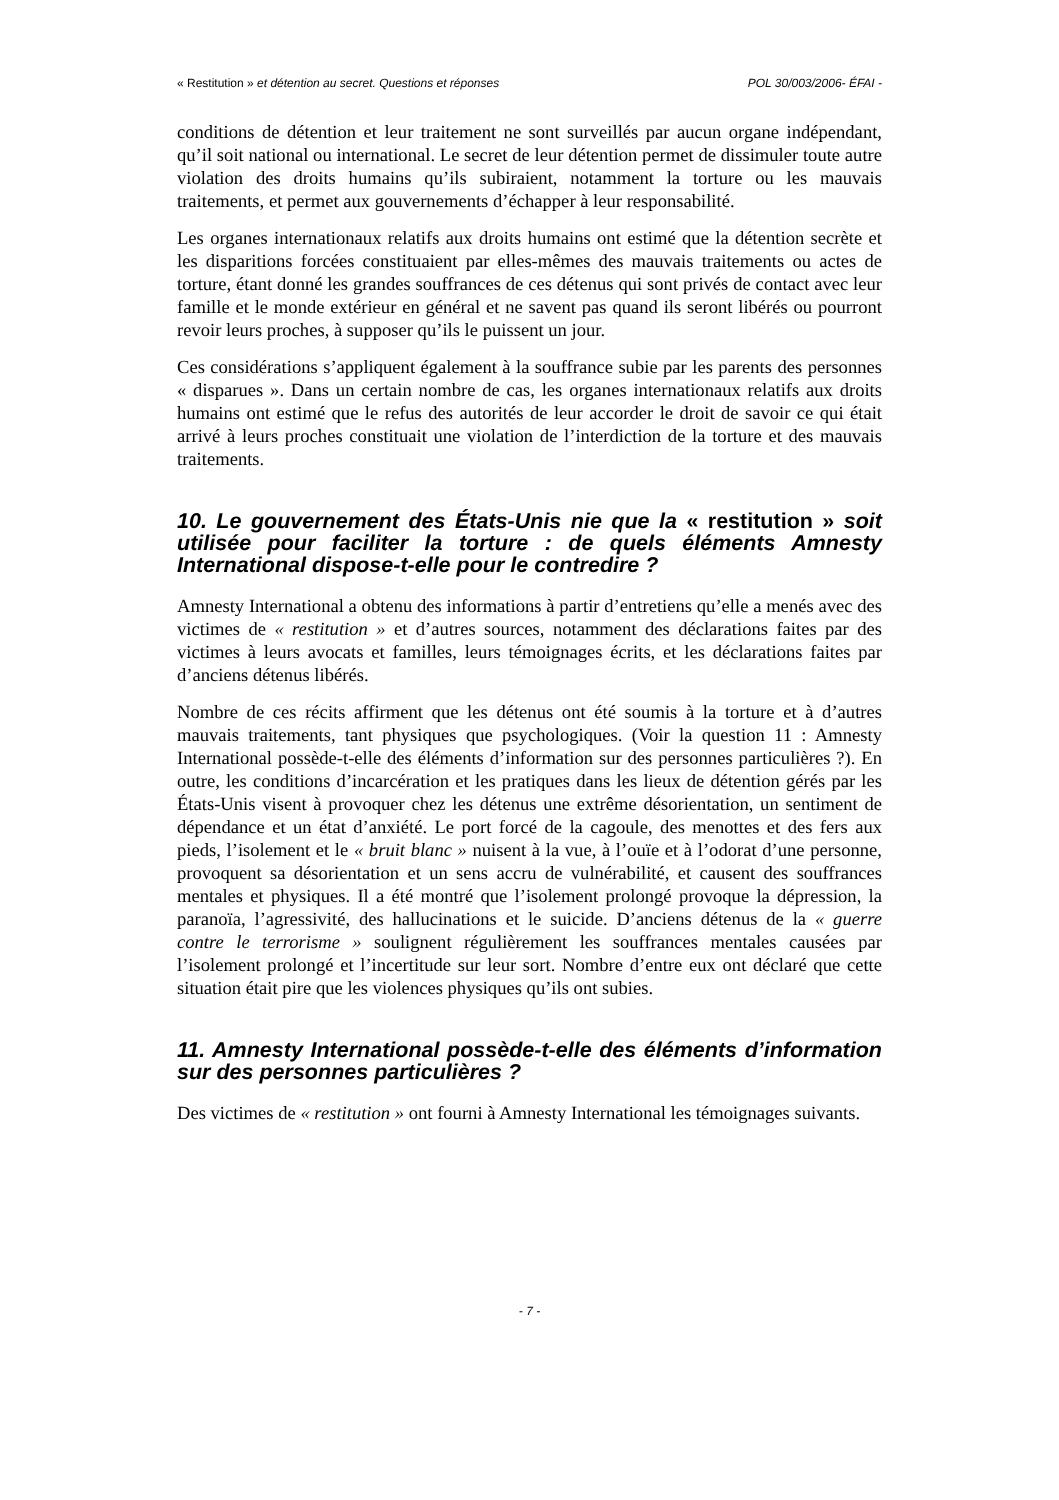« Restitution » et détention au secret. Questions et réponses POL 30/003/2006- ÉFAI -
conditions de détention et leur traitement ne sont surveillés par aucun organe indépendant, qu’il soit national ou international. Le secret de leur détention permet de dissimuler toute autre violation des droits humains qu’ils subiraient, notamment la torture ou les mauvais traitements, et permet aux gouvernements d’échapper à leur responsabilité.
Les organes internationaux relatifs aux droits humains ont estimé que la détention secrète et les disparitions forcées constituaient par elles-mêmes des mauvais traitements ou actes de torture, étant donné les grandes souffrances de ces détenus qui sont privés de contact avec leur famille et le monde extérieur en général et ne savent pas quand ils seront libérés ou pourront revoir leurs proches, à supposer qu’ils le puissent un jour.
Ces considérations s’appliquent également à la souffrance subie par les parents des personnes « disparues ». Dans un certain nombre de cas, les organes internationaux relatifs aux droits humains ont estimé que le refus des autorités de leur accorder le droit de savoir ce qui était arrivé à leurs proches constituait une violation de l’interdiction de la torture et des mauvais traitements.
10. Le gouvernement des États-Unis nie que la « restitution » soit utilisée pour faciliter la torture : de quels éléments Amnesty International dispose-t-elle pour le contredire ?
Amnesty International a obtenu des informations à partir d’entretiens qu’elle a menés avec des victimes de « restitution » et d’autres sources, notamment des déclarations faites par des victimes à leurs avocats et familles, leurs témoignages écrits, et les déclarations faites par d’anciens détenus libérés.
Nombre de ces récits affirment que les détenus ont été soumis à la torture et à d’autres mauvais traitements, tant physiques que psychologiques. (Voir la question 11 : Amnesty International possède-t-elle des éléments d’information sur des personnes particulières ?). En outre, les conditions d’incarcération et les pratiques dans les lieux de détention gérés par les États-Unis visent à provoquer chez les détenus une extrême désorientation, un sentiment de dépendance et un état d’anxiété. Le port forcé de la cagoule, des menottes et des fers aux pieds, l’isolement et le « bruit blanc » nuisent à la vue, à l’ouïe et à l’odorat d’une personne, provoquent sa désorientation et un sens accru de vulnérabilité, et causent des souffrances mentales et physiques. Il a été montré que l’isolement prolongé provoque la dépression, la paranoïa, l’agressivité, des hallucinations et le suicide. D’anciens détenus de la « guerre contre le terrorisme » soulignent régulièrement les souffrances mentales causées par l’isolement prolongé et l’incertitude sur leur sort. Nombre d’entre eux ont déclaré que cette situation était pire que les violences physiques qu’ils ont subies.
11. Amnesty International possède-t-elle des éléments d’information sur des personnes particulières ?
Des victimes de « restitution » ont fourni à Amnesty International les témoignages suivants.
- 7 -